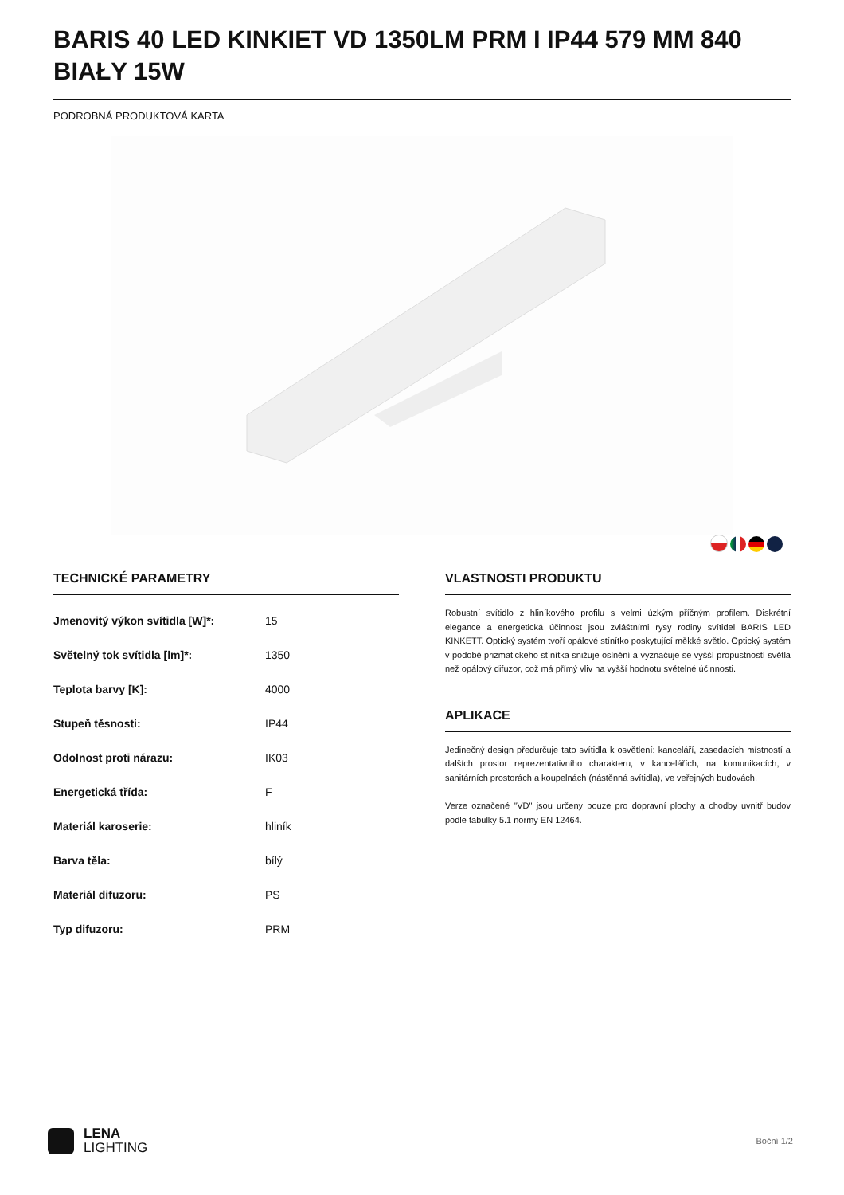BARIS 40 LED KINKIET VD 1350LM PRM I IP44 579 MM 840 BIAŁY 15W
PODROBNÁ PRODUKTOVÁ KARTA
TECHNICKÉ PARAMETRY
| Jmenovitý výkon svítidla [W]*: | 15 |
| Světelný tok svítidla [lm]*: | 1350 |
| Teplota barvy [K]: | 4000 |
| Stupeň těsnosti: | IP44 |
| Odolnost proti nárazu: | IK03 |
| Energetická třída: | F |
| Materiál karoserie: | hliník |
| Barva těla: | bílý |
| Materiál difuzoru: | PS |
| Typ difuzoru: | PRM |
VLASTNOSTI PRODUKTU
Robustní svítidlo z hliníkového profilu s velmi úzkým příčným profilem. Diskrétní elegance a energetická účinnost jsou zvláštními rysy rodiny svítidel BARIS LED KINKETT. Optický systém tvoří opálové stínítko poskytující měkké světlo. Optický systém v podobě prizmatického stínítka snižuje oslnění a vyznačuje se vyšší propustností světla než opálový difuzor, což má přímý vliv na vyšší hodnotu světelné účinnosti.
APLIKACE
Jedinečný design předurčuje tato svítidla k osvětlení: kanceláří, zasedacích místností a dalších prostor reprezentativního charakteru, v kancelářích, na komunikacích, v sanitárních prostorách a koupelnách (nástěnná svítidla), ve veřejných budovách.
Verze označené "VD" jsou určeny pouze pro dopravní plochy a chodby uvnitř budov podle tabulky 5.1 normy EN 12464.
LENA
LIGHTING
Boční 1/2